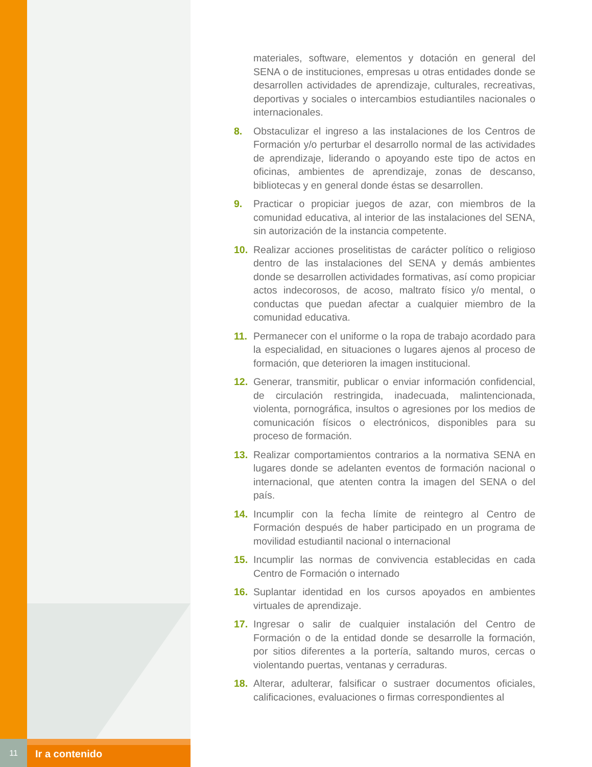materiales, software, elementos y dotación en general del SENA o de instituciones, empresas u otras entidades donde se desarrollen actividades de aprendizaje, culturales, recreativas, deportivas y sociales o intercambios estudiantiles nacionales o internacionales.
8. Obstaculizar el ingreso a las instalaciones de los Centros de Formación y/o perturbar el desarrollo normal de las actividades de aprendizaje, liderando o apoyando este tipo de actos en oficinas, ambientes de aprendizaje, zonas de descanso, bibliotecas y en general donde éstas se desarrollen.
9. Practicar o propiciar juegos de azar, con miembros de la comunidad educativa, al interior de las instalaciones del SENA, sin autorización de la instancia competente.
10. Realizar acciones proselitistas de carácter político o religioso dentro de las instalaciones del SENA y demás ambientes donde se desarrollen actividades formativas, así como propiciar actos indecorosos, de acoso, maltrato físico y/o mental, o conductas que puedan afectar a cualquier miembro de la comunidad educativa.
11. Permanecer con el uniforme o la ropa de trabajo acordado para la especialidad, en situaciones o lugares ajenos al proceso de formación, que deterioren la imagen institucional.
12. Generar, transmitir, publicar o enviar información confidencial, de circulación restringida, inadecuada, malintencionada, violenta, pornográfica, insultos o agresiones por los medios de comunicación físicos o electrónicos, disponibles para su proceso de formación.
13. Realizar comportamientos contrarios a la normativa SENA en lugares donde se adelanten eventos de formación nacional o internacional, que atenten contra la imagen del SENA o del país.
14. Incumplir con la fecha límite de reintegro al Centro de Formación después de haber participado en un programa de movilidad estudiantil nacional o internacional
15. Incumplir las normas de convivencia establecidas en cada Centro de Formación o internado
16. Suplantar identidad en los cursos apoyados en ambientes virtuales de aprendizaje.
17. Ingresar o salir de cualquier instalación del Centro de Formación o de la entidad donde se desarrolle la formación, por sitios diferentes a la portería, saltando muros, cercas o violentando puertas, ventanas y cerraduras.
18. Alterar, adulterar, falsificar o sustraer documentos oficiales, calificaciones, evaluaciones o firmas correspondientes al
11
Ir a contenido